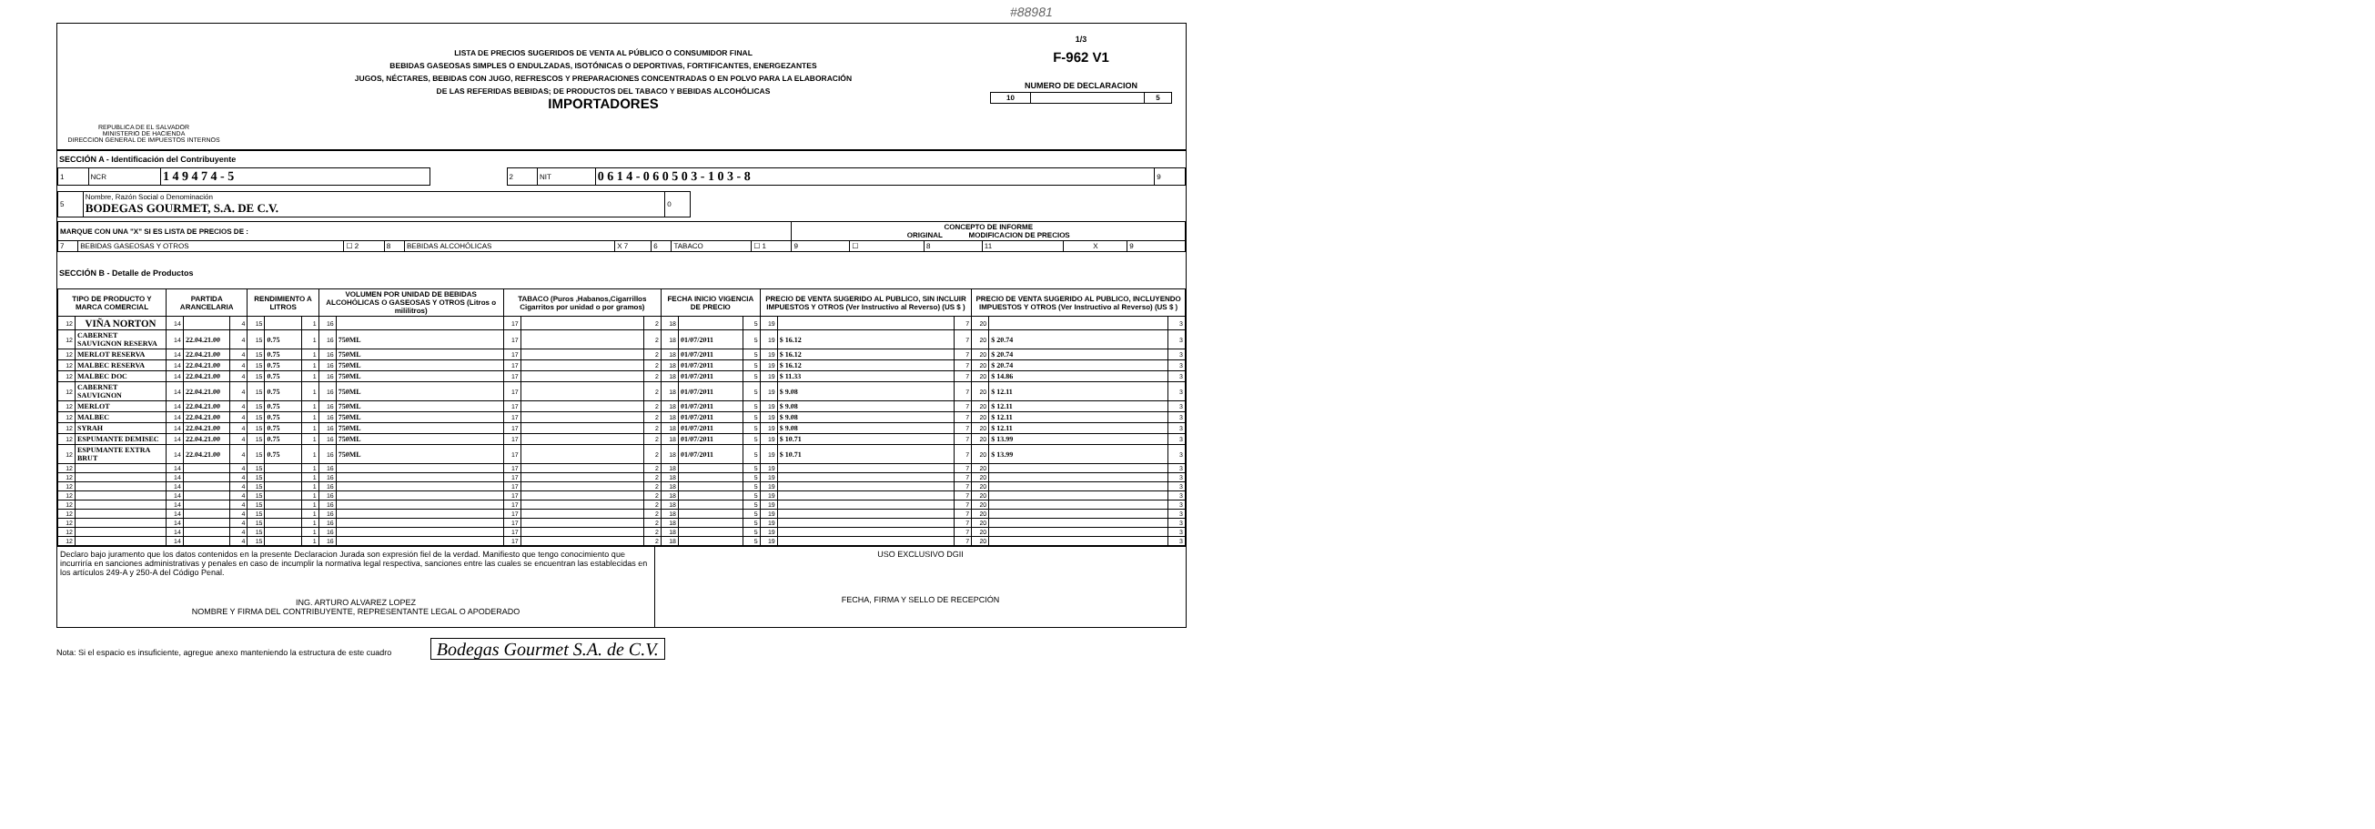#88981
REPUBLICA DE EL SALVADOR
MINISTERIO DE HACIENDA
DIRECCION GENERAL DE IMPUESTOS INTERNOS
LISTA DE PRECIOS SUGERIDOS DE VENTA AL PÚBLICO O CONSUMIDOR FINAL
BEBIDAS GASEOSAS SIMPLES O ENDULZADAS, ISOTÓNICAS O DEPORTIVAS, FORTIFICANTES, ENERGEZANTES
JUGOS, NÉCTARES, BEBIDAS CON JUGO, REFRESCOS Y PREPARACIONES CONCENTRADAS O EN POLVO PARA LA ELABORACIÓN
DE LAS REFERIDAS BEBIDAS; DE PRODUCTOS DEL TABACO Y BEBIDAS ALCOHÓLICAS
IMPORTADORES
1/3
F-962 V1
NUMERO DE DECLARACION
| 10 | | 5 |
SECCIÓN A - Identificación del Contribuyente
| 1 | NCR | 1 4 9 4 7 4 - 5 | | 2 | NIT | 0 6 1 4 - 0 6 0 5 0 3 - 1 0 3 - 8 | 9 |
| 5 | Nombre, Razón Social o Denominación BODEGAS GOURMET, S.A. DE C.V. | 0 | |
| MARQUE CON UNA "X" SI ES LISTA DE PRECIOS DE : | | | | | | | | | CONCEPTO DE INFORME ORIGINAL MODIFICACION DE PRECIOS | | | | | |
| 7 | BEBIDAS GASEOSAS Y OTROS | ☐ 2 | 8 | BEBIDAS ALCOHÓLICAS | X 7 | 6 | TABACO | ☐ 1 | 9 | ☐ | 8 | 11 | X | 9 |
SECCIÓN B - Detalle de Productos
| TIPO DE PRODUCTO Y MARCA COMERCIAL | | PARTIDA ARANCELARIA | | | RENDIMIENTO A LITROS | | | VOLUMEN POR UNIDAD DE BEBIDAS ALCOHÓLICAS O GASEOSAS Y OTROS (Litros o mililitros) | | TABACO (Puros ,Habanos,Cigarrillos Cigarritos por unidad o por gramos) | | | FECHA INICIO VIGENCIA DE PRECIO | | | PRECIO DE VENTA SUGERIDO AL PUBLICO, SIN INCLUIR IMPUESTOS Y OTROS (Ver Instructivo al Reverso) (US $ ) | | | PRECIO DE VENTA SUGERIDO AL PUBLICO, INCLUYENDO IMPUESTOS Y OTROS (Ver Instructivo al Reverso) (US $ ) | | |
| --- | --- | --- | --- | --- | --- | --- | --- | --- | --- | --- | --- | --- | --- | --- | --- | --- | --- | --- | --- | --- | --- |
| 12 | VIÑA NORTON | 14 | | 4 | 15 | | 1 | 16 | | 17 | | 2 | 18 | | 5 | 19 | | 7 | 20 | | 3 |
| 12 | CABERNET SAUVIGNON RESERVA | 14 | 22.04.21.00 | 4 | 15 | 0.75 | 1 | 16 | 750ML | 17 | | 2 | 18 | 01/07/2011 | 5 | 19 | $ 16.12 | 7 | 20 | $ 20.74 | 3 |
| 12 | MERLOT RESERVA | 14 | 22.04.21.00 | 4 | 15 | 0.75 | 1 | 16 | 750ML | 17 | | 2 | 18 | 01/07/2011 | 5 | 19 | $ 16.12 | 7 | 20 | $ 20.74 | 3 |
| 12 | MALBEC RESERVA | 14 | 22.04.21.00 | 4 | 15 | 0.75 | 1 | 16 | 750ML | 17 | | 2 | 18 | 01/07/2011 | 5 | 19 | $ 16.12 | 7 | 20 | $ 20.74 | 3 |
| 12 | MALBEC DOC | 14 | 22.04.21.00 | 4 | 15 | 0.75 | 1 | 16 | 750ML | 17 | | 2 | 18 | 01/07/2011 | 5 | 19 | $ 11.33 | 7 | 20 | $ 14.86 | 3 |
| 12 | CABERNET SAUVIGNON | 14 | 22.04.21.00 | 4 | 15 | 0.75 | 1 | 16 | 750ML | 17 | | 2 | 18 | 01/07/2011 | 5 | 19 | $ 9.08 | 7 | 20 | $ 12.11 | 3 |
| 12 | MERLOT | 14 | 22.04.21.00 | 4 | 15 | 0.75 | 1 | 16 | 750ML | 17 | | 2 | 18 | 01/07/2011 | 5 | 19 | $ 9.08 | 7 | 20 | $ 12.11 | 3 |
| 12 | MALBEC | 14 | 22.04.21.00 | 4 | 15 | 0.75 | 1 | 16 | 750ML | 17 | | 2 | 18 | 01/07/2011 | 5 | 19 | $ 9.08 | 7 | 20 | $ 12.11 | 3 |
| 12 | SYRAH | 14 | 22.04.21.00 | 4 | 15 | 0.75 | 1 | 16 | 750ML | 17 | | 2 | 18 | 01/07/2011 | 5 | 19 | $ 9.08 | 7 | 20 | $ 12.11 | 3 |
| 12 | ESPUMANTE DEMISEC | 14 | 22.04.21.00 | 4 | 15 | 0.75 | 1 | 16 | 750ML | 17 | | 2 | 18 | 01/07/2011 | 5 | 19 | $ 10.71 | 7 | 20 | $ 13.99 | 3 |
| 12 | ESPUMANTE EXTRA BRUT | 14 | 22.04.21.00 | 4 | 15 | 0.75 | 1 | 16 | 750ML | 17 | | 2 | 18 | 01/07/2011 | 5 | 19 | $ 10.71 | 7 | 20 | $ 13.99 | 3 |
| 12 | | 14 | | 4 | 15 | | 1 | 16 | | 17 | | 2 | 18 | | 5 | 19 | | 7 | 20 | | 3 |
| 12 | | 14 | | 4 | 15 | | 1 | 16 | | 17 | | 2 | 18 | | 5 | 19 | | 7 | 20 | | 3 |
| 12 | | 14 | | 4 | 15 | | 1 | 16 | | 17 | | 2 | 18 | | 5 | 19 | | 7 | 20 | | 3 |
| 12 | | 14 | | 4 | 15 | | 1 | 16 | | 17 | | 2 | 18 | | 5 | 19 | | 7 | 20 | | 3 |
| 12 | | 14 | | 4 | 15 | | 1 | 16 | | 17 | | 2 | 18 | | 5 | 19 | | 7 | 20 | | 3 |
| 12 | | 14 | | 4 | 15 | | 1 | 16 | | 17 | | 2 | 18 | | 5 | 19 | | 7 | 20 | | 3 |
| 12 | | 14 | | 4 | 15 | | 1 | 16 | | 17 | | 2 | 18 | | 5 | 19 | | 7 | 20 | | 3 |
| 12 | | 14 | | 4 | 15 | | 1 | 16 | | 17 | | 2 | 18 | | 5 | 19 | | 7 | 20 | | 3 |
| 12 | | 14 | | 4 | 15 | | 1 | 16 | | 17 | | 2 | 18 | | 5 | 19 | | 7 | 20 | | 3 |
Declaro bajo juramento que los datos contenidos en la presente Declaracion Jurada son expresión fiel de la verdad. Manifiesto que tengo conocimiento que incurriría en sanciones administrativas y penales en caso de incumplir la normativa legal respectiva, sanciones entre las cuales se encuentran las establecidas en los artículos 249-A y 250-A del Código Penal.
ING. ARTURO ALVAREZ LOPEZ
NOMBRE Y FIRMA DEL CONTRIBUYENTE, REPRESENTANTE LEGAL O APODERADO
USO EXCLUSIVO DGII
FECHA, FIRMA Y SELLO DE RECEPCIÓN
Nota: Si el espacio es insuficiente, agregue anexo manteniendo la estructura de este cuadro Bodegas Gourmet S.A. de C.V.